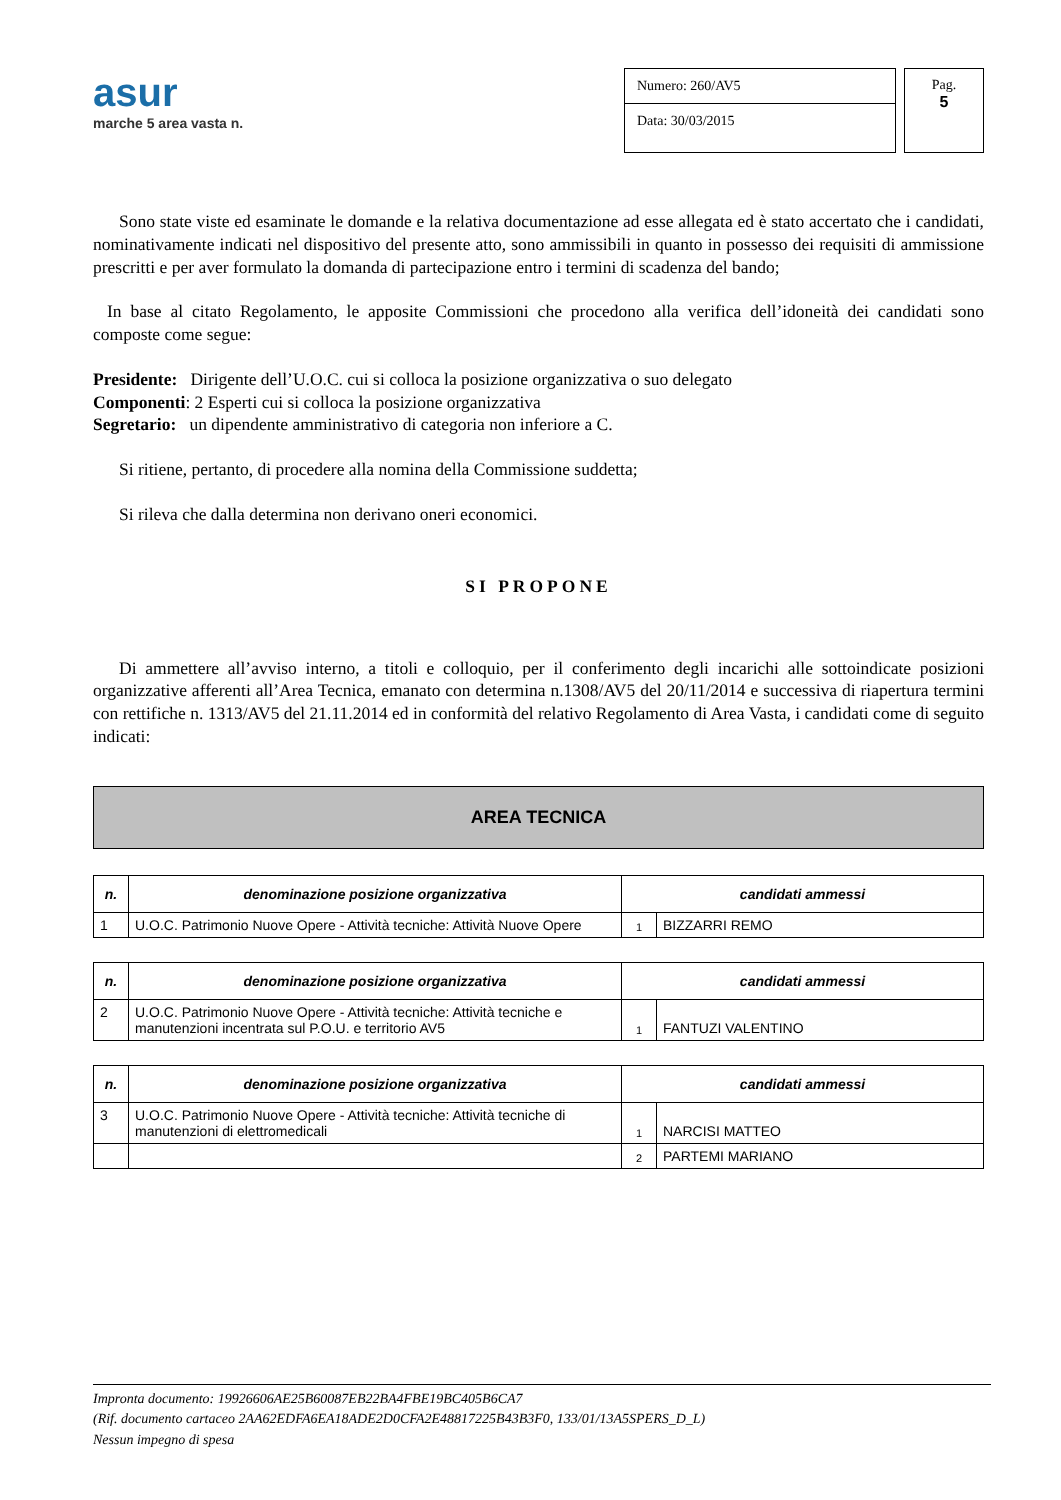asur
marche 5 area vasta n.
Numero: 260/AV5
Data: 30/03/2015
Pag.
5
Sono state viste ed esaminate le domande e la relativa documentazione ad esse allegata ed è stato accertato che i candidati, nominativamente indicati nel dispositivo del presente atto, sono ammissibili in quanto in possesso dei requisiti di ammissione prescritti e per aver formulato la domanda di partecipazione entro i termini di scadenza del bando;
In base al citato Regolamento, le apposite Commissioni che procedono alla verifica dell’idoneità dei candidati sono composte come segue:
Presidente: Dirigente dell’U.O.C. cui si colloca la posizione organizzativa o suo delegato
Componenti: 2 Esperti cui si colloca la posizione organizzativa
Segretario: un dipendente amministrativo di categoria non inferiore a C.
Si ritiene, pertanto, di procedere alla nomina della Commissione suddetta;
Si rileva che dalla determina non derivano oneri economici.
SI PROPONE
Di ammettere all’avviso interno, a titoli e colloquio, per il conferimento degli incarichi alle sottoindicate posizioni organizzative afferenti all’Area Tecnica, emanato con determina n.1308/AV5 del 20/11/2014 e successiva di riapertura termini con rettifiche n. 1313/AV5 del 21.11.2014 ed in conformità del relativo Regolamento di Area Vasta, i candidati come di seguito indicati:
AREA TECNICA
| n. | denominazione posizione organizzativa | candidati ammessi | |
| --- | --- | --- | --- |
| 1 | U.O.C. Patrimonio Nuove Opere - Attività tecniche: Attività Nuove Opere | 1 | BIZZARRI REMO |
| n. | denominazione posizione organizzativa | candidati ammessi | |
| --- | --- | --- | --- |
| 2 | U.O.C. Patrimonio Nuove Opere - Attività tecniche: Attività tecniche e manutenzioni incentrata sul P.O.U. e territorio AV5 | 1 | FANTUZI VALENTINO |
| n. | denominazione posizione organizzativa | candidati ammessi | |
| --- | --- | --- | --- |
| 3 | U.O.C. Patrimonio Nuove Opere - Attività tecniche: Attività tecniche di manutenzioni di elettromedicali | 1 | NARCISI MATTEO |
| | | 2 | PARTEMI MARIANO |
Impronta documento: 19926606AE25B60087EB22BA4FBE19BC405B6CA7
(Rif. documento cartaceo 2AA62EDFA6EA18ADE2D0CFA2E48817225B43B3F0, 133/01/13A5SPERS_D_L)
Nessun impegno di spesa